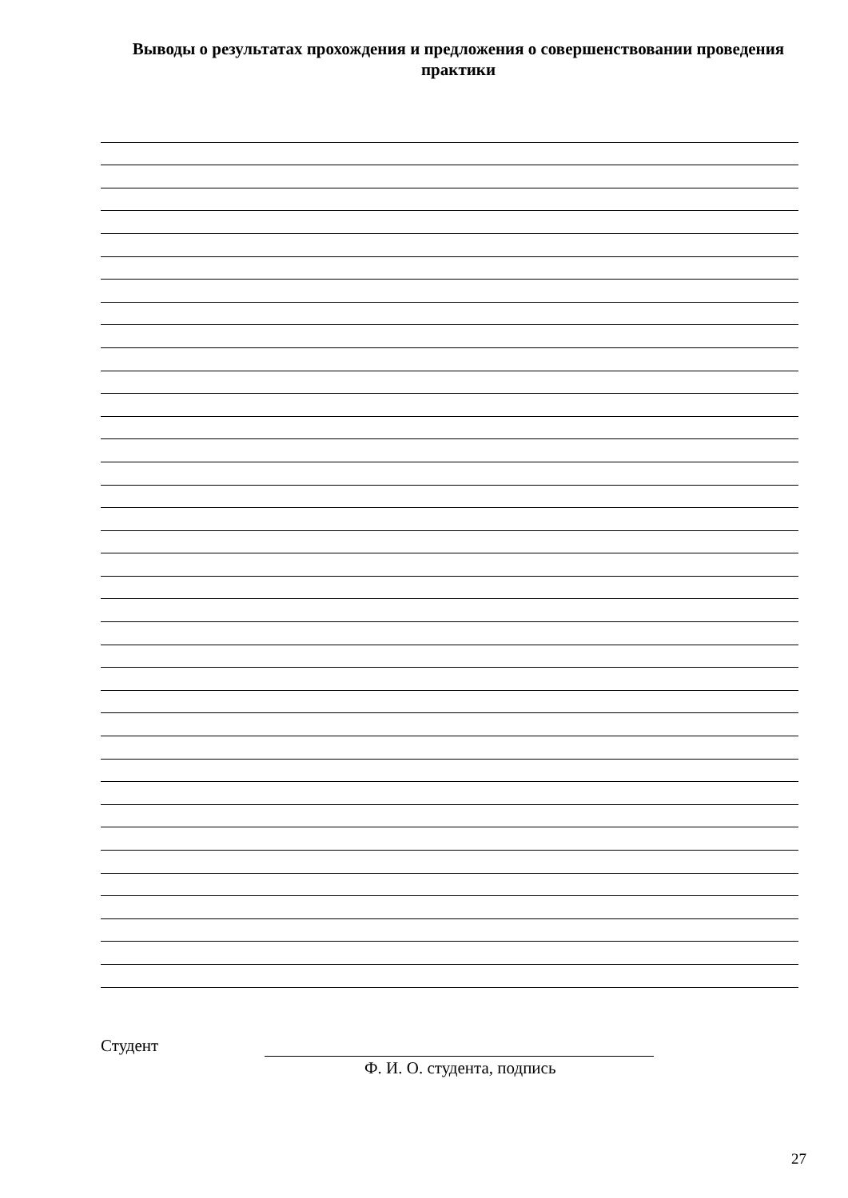Выводы о результатах прохождения и предложения о совершенствовании проведения практики
Студент
Ф. И. О. студента, подпись
27